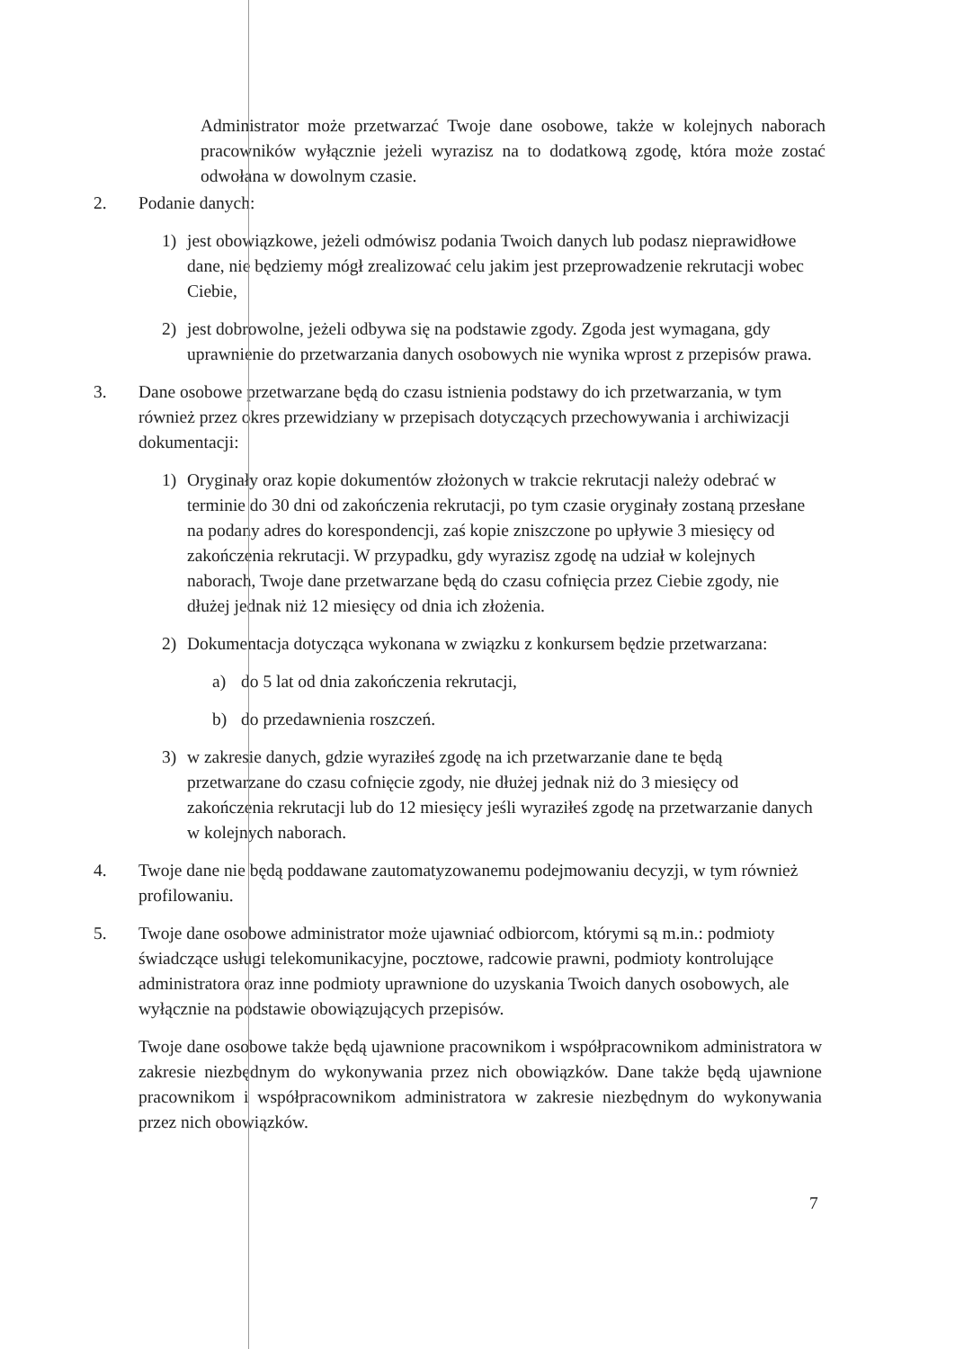Administrator może przetwarzać Twoje dane osobowe, także w kolejnych naborach pracowników wyłącznie jeżeli wyrazisz na to dodatkową zgodę, która może zostać odwołana w dowolnym czasie.
2. Podanie danych:
1) jest obowiązkowe, jeżeli odmówisz podania Twoich danych lub podasz nieprawidłowe dane, nie będziemy mógł zrealizować celu jakim jest przeprowadzenie rekrutacji wobec Ciebie,
2) jest dobrowolne, jeżeli odbywa się na podstawie zgody. Zgoda jest wymagana, gdy uprawnienie do przetwarzania danych osobowych nie wynika wprost z przepisów prawa.
3. Dane osobowe przetwarzane będą do czasu istnienia podstawy do ich przetwarzania, w tym również przez okres przewidziany w przepisach dotyczących przechowywania i archiwizacji dokumentacji:
1) Oryginały oraz kopie dokumentów złożonych w trakcie rekrutacji należy odebrać w terminie do 30 dni od zakończenia rekrutacji, po tym czasie oryginały zostaną przesłane na podany adres do korespondencji, zaś kopie zniszczone po upływie 3 miesięcy od zakończenia rekrutacji. W przypadku, gdy wyrazisz zgodę na udział w kolejnych naborach, Twoje dane przetwarzane będą do czasu cofnięcia przez Ciebie zgody, nie dłużej jednak niż 12 miesięcy od dnia ich złożenia.
2) Dokumentacja dotycząca wykonana w związku z konkursem będzie przetwarzana:
a) do 5 lat od dnia zakończenia rekrutacji,
b) do przedawnienia roszczeń.
3) w zakresie danych, gdzie wyraziłeś zgodę na ich przetwarzanie dane te będą przetwarzane do czasu cofnięcie zgody, nie dłużej jednak niż do 3 miesięcy od zakończenia rekrutacji lub do 12 miesięcy jeśli wyraziłeś zgodę na przetwarzanie danych w kolejnych naborach.
4. Twoje dane nie będą poddawane zautomatyzowanemu podejmowaniu decyzji, w tym również profilowaniu.
5. Twoje dane osobowe administrator może ujawniać odbiorcom, którymi są m.in.: podmioty świadczące usługi telekomunikacyjne, pocztowe, radcowie prawni, podmioty kontrolujące administratora oraz inne podmioty uprawnione do uzyskania Twoich danych osobowych, ale wyłącznie na podstawie obowiązujących przepisów.
Twoje dane osobowe także będą ujawnione pracownikom i współpracownikom administratora w zakresie niezbędnym do wykonywania przez nich obowiązków. Dane także będą ujawnione pracownikom i współpracownikom administratora w zakresie niezbędnym do wykonywania przez nich obowiązków.
7